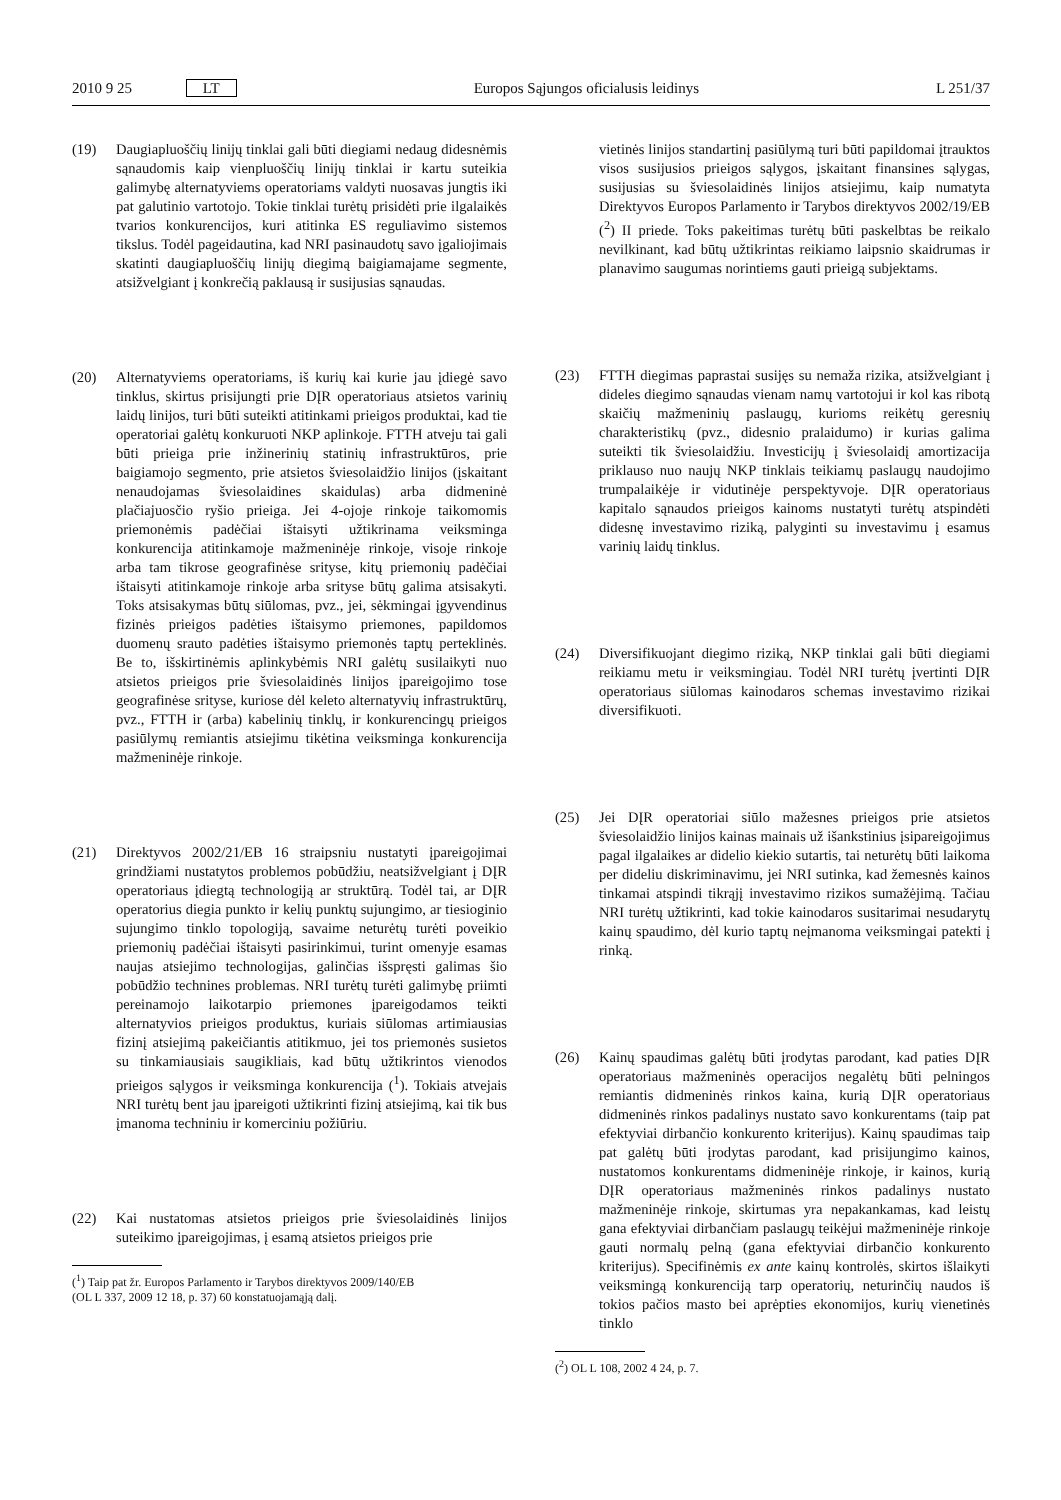2010 9 25 LT Europos Sąjungos oficialusis leidinys L 251/37
(19) Daugiapluoščių linijų tinklai gali būti diegiami nedaug didesnėmis sąnaudomis kaip vienpluoščių linijų tinklai ir kartu suteikia galimybę alternatyviems operatoriams valdyti nuosavas jungtis iki pat galutinio vartotojo. Tokie tinklai turėtų prisidėti prie ilgalaikės tvarios konkurencijos, kuri atitinka ES reguliavimo sistemos tikslus. Todėl pageidautina, kad NRI pasinaudotų savo įgaliojimais skatinti daugiapluoščių linijų diegimą baigiamajame segmente, atsižvelgiant į konkrečią paklausą ir susijusias sąnaudas.
(20) Alternatyviems operatoriams, iš kurių kai kurie jau įdiegė savo tinklus, skirtus prisijungti prie DĮR operatoriaus atsietos varinių laidų linijos, turi būti suteikti atitinkami prieigos produktai, kad tie operatoriai galėtų konkuruoti NKP aplinkoje. FTTH atveju tai gali būti prieiga prie inžinerinių statinių infrastruktūros, prie baigiamojo segmento, prie atsietos šviesolaidžio linijos (įskaitant nenaudojamas šviesolaidines skaidulas) arba didmeninė plačiajuosčio ryšio prieiga. Jei 4-ojoje rinkoje taikomomis priemonėmis padėčiai ištaisyti užtikrinama veiksminga konkurencija atitinkamoje mažmeninėje rinkoje, visoje rinkoje arba tam tikrose geografinėse srityse, kitų priemonių padėčiai ištaisyti atitinkamoje rinkoje arba srityse būtų galima atsisakyti. Toks atsisakymas būtų siūlomas, pvz., jei, sėkmingai įgyvendinus fizinės prieigos padėties ištaisymo priemones, papildomos duomenų srauto padėties ištaisymo priemonės taptų perteklinės. Be to, išskirtinėmis aplinkybėmis NRI galėtų susilaikyti nuo atsietos prieigos prie šviesolaidinės linijos įpareigojimo tose geografinėse srityse, kuriose dėl keleto alternatyvių infrastruktūrų, pvz., FTTH ir (arba) kabelinių tinklų, ir konkurencingų prieigos pasiūlymų remiantis atsiejimu tikėtina veiksminga konkurencija mažmeninėje rinkoje.
(21) Direktyvos 2002/21/EB 16 straipsniu nustatyti įpareigojimai grindžiami nustatytos problemos pobūdžiu, neatsižvelgiant į DĮR operatoriaus įdiegtą technologiją ar struktūrą. Todėl tai, ar DĮR operatorius diegia punkto ir kelių punktų sujungimo, ar tiesioginio sujungimo tinklo topologiją, savaime neturėtų turėti poveikio priemonių padėčiai ištaisyti pasirinkimui, turint omenyje esamas naujas atsiejimo technologijas, galinčias išspręsti galimas šio pobūdžio technines problemas. NRI turėtų turėti galimybę priimti pereinamojo laikotarpio priemones įpareigodamos teikti alternatyvios prieigos produktus, kuriais siūlomas artimiausias fizinį atsiejimą pakeičiantis atitikmuo, jei tos priemonės susietos su tinkamiausiais saugikliais, kad būtų užtikrintos vienodos prieigos sąlygos ir veiksminga konkurencija (<sup>1</sup>). Tokiais atvejais NRI turėtų bent jau įpareigoti užtikrinti fizinį atsiejimą, kai tik bus įmanoma techniniu ir komerciniu požiūriu.
(22) Kai nustatomas atsietos prieigos prie šviesolaidinės linijos suteikimo įpareigojimas, į esamą atsietos prieigos prie
(<sup>1</sup>) Taip pat žr. Europos Parlamento ir Tarybos direktyvos 2009/140/EB
(OL L 337, 2009 12 18, p. 37) 60 konstatuojamąją dalį.
vietinės linijos standartinį pasiūlymą turi būti papildomai įtrauktos visos susijusios prieigos sąlygos, įskaitant finansines sąlygas, susijusias su šviesolaidinės linijos atsiejimu, kaip numatyta Direktyvos Europos Parlamento ir Tarybos direktyvos 2002/19/EB (<sup>2</sup>) II priede. Toks pakeitimas turėtų būti paskelbtas be reikalo nevilkinant, kad būtų užtikrintas reikiamo laipsnio skaidrumas ir planavimo saugumas norintiems gauti prieigą subjektams.
(23) FTTH diegimas paprastai susijęs su nemaža rizika, atsižvelgiant į dideles diegimo sąnaudas vienam namų vartotojui ir kol kas ribotą skaičių mažmeninių paslaugų, kurioms reikėtų geresnių charakteristikų (pvz., didesnio pralaidumo) ir kurias galima suteikti tik šviesolaidžiu. Investicijų į šviesolaidį amortizacija priklauso nuo naujų NKP tinklais teikiamų paslaugų naudojimo trumpalaikėje ir vidutinėje perspektyvoje. DĮR operatoriaus kapitalo sąnaudos prieigos kainoms nustatyti turėtų atspindėti didesnę investavimo riziką, palyginti su investavimu į esamus varinių laidų tinklus.
(24) Diversifikuojant diegimo riziką, NKP tinklai gali būti diegiami reikiamu metu ir veiksmingiau. Todėl NRI turėtų įvertinti DĮR operatoriaus siūlomas kainodaros schemas investavimo rizikai diversifikuoti.
(25) Jei DĮR operatoriai siūlo mažesnes prieigos prie atsietos šviesolaidžio linijos kainas mainais už išankstinius įsipareigojimus pagal ilgalaikes ar didelio kiekio sutartis, tai neturėtų būti laikoma per dideliu diskriminavimu, jei NRI sutinka, kad žemesnės kainos tinkamai atspindi tikrąjį investavimo rizikos sumažėjimą. Tačiau NRI turėtų užtikrinti, kad tokie kainodaros susitarimai nesudarytų kainų spaudimo, dėl kurio taptų neįmanoma veiksmingai patekti į rinką.
(26) Kainų spaudimas galėtų būti įrodytas parodant, kad paties DĮR operatoriaus mažmeninės operacijos negalėtų būti pelningos remiantis didmeninės rinkos kaina, kurią DĮR operatoriaus didmeninės rinkos padalinys nustato savo konkurentams (taip pat efektyviai dirbančio konkurento kriterijus). Kainų spaudimas taip pat galėtų būti įrodytas parodant, kad prisijungimo kainos, nustatomos konkurentams didmeninėje rinkoje, ir kainos, kurią DĮR operatoriaus mažmeninės rinkos padalinys nustato mažmeninėje rinkoje, skirtumas yra nepakankamas, kad leistų gana efektyviai dirbančiam paslaugų teikėjui mažmeninėje rinkoje gauti normalų pelną (gana efektyviai dirbančio konkurento kriterijus). Specifinėmis ex ante kainų kontrolės, skirtos išlaikyti veiksmingą konkurenciją tarp operatorių, neturinčių naudos iš tokios pačios masto bei aprėpties ekonomijos, kurių vienetinės tinklo
(<sup>2</sup>) OL L 108, 2002 4 24, p. 7.